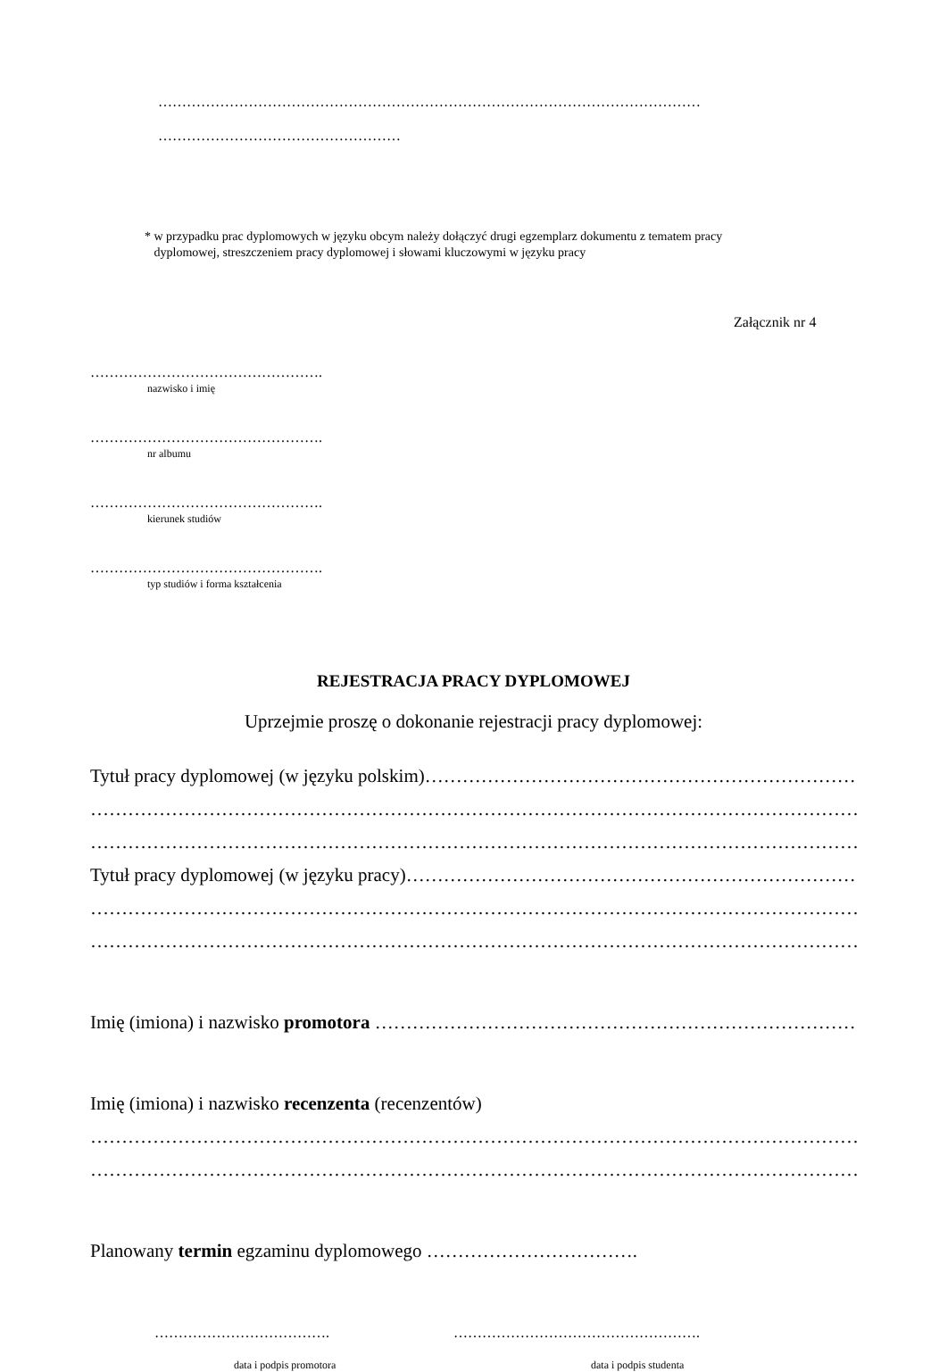……………………………………………………………………………………………………
……………………………………………
* w przypadku prac dyplomowych w języku obcym należy dołączyć drugi egzemplarz dokumentu z tematem pracy
dyplomowej, streszczeniem pracy dyplomowej i słowami kluczowymi w języku pracy
Załącznik nr 4
………………………………………….
nazwisko i imię
………………………………………….
nr albumu
………………………………………….
kierunek studiów
………………………………………….
typ studiów i forma kształcenia
REJESTRACJA PRACY DYPLOMOWEJ
Uprzejmie proszę o dokonanie rejestracji pracy dyplomowej:
Tytuł pracy dyplomowej (w języku polskim)……………………………………………………………
………………………………………………………………………………………………………………
………………………………………………………………………………………………………………
Tytuł pracy dyplomowej (w języku pracy)………………………………………………………………
………………………………………………………………………………………………………………
………………………………………………………………………………………………………………
Imię (imiona) i nazwisko promotora ……………………………………………………………………….
Imię (imiona) i nazwisko recenzenta (recenzentów)
………………………………………………………………………………………………………………
………………………………………………………………………………………………………………
Planowany termin egzaminu dyplomowego …………………………….
………………………………. …………………………………………….
data i podpis promotora data i podpis studenta